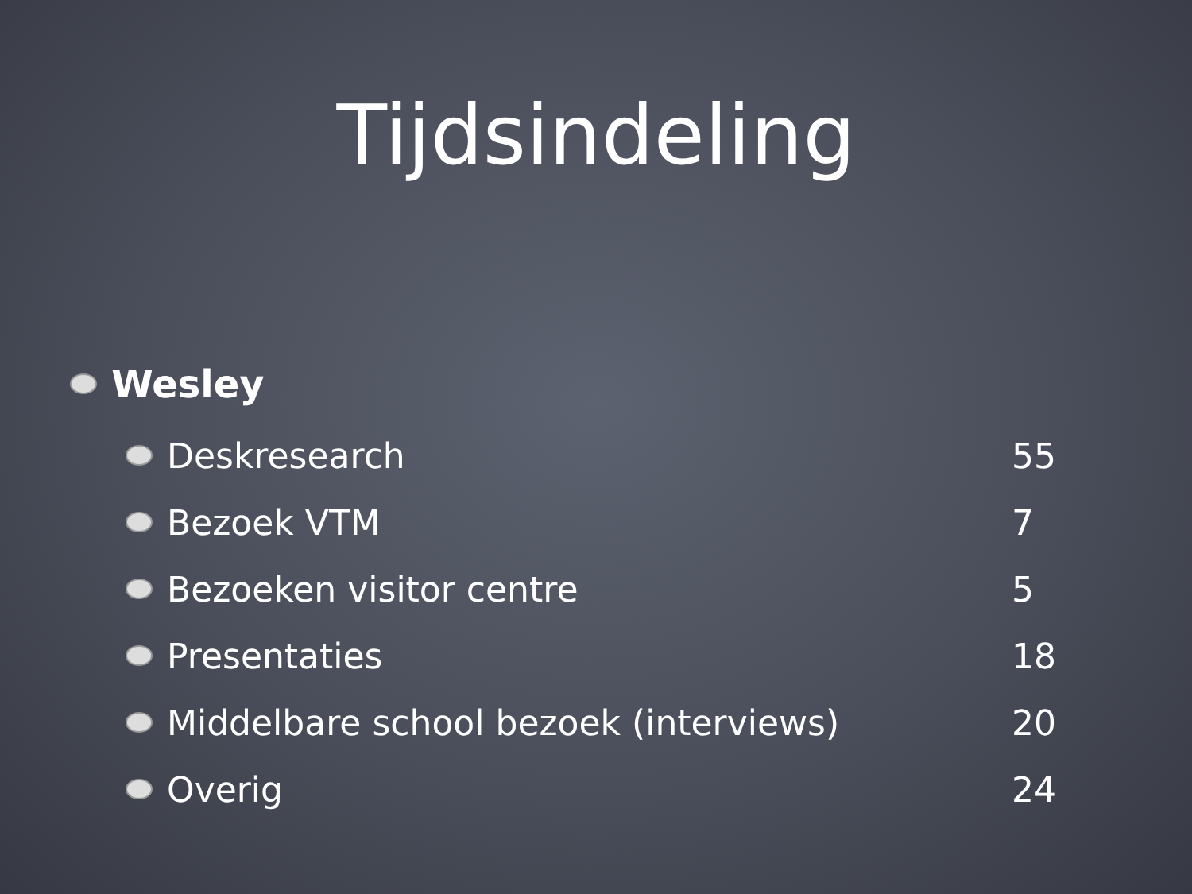Tijdsindeling
Wesley
Deskresearch 55
Bezoek VTM 7
Bezoeken visitor centre 5
Presentaties 18
Middelbare school bezoek (interviews) 20
Overig 24